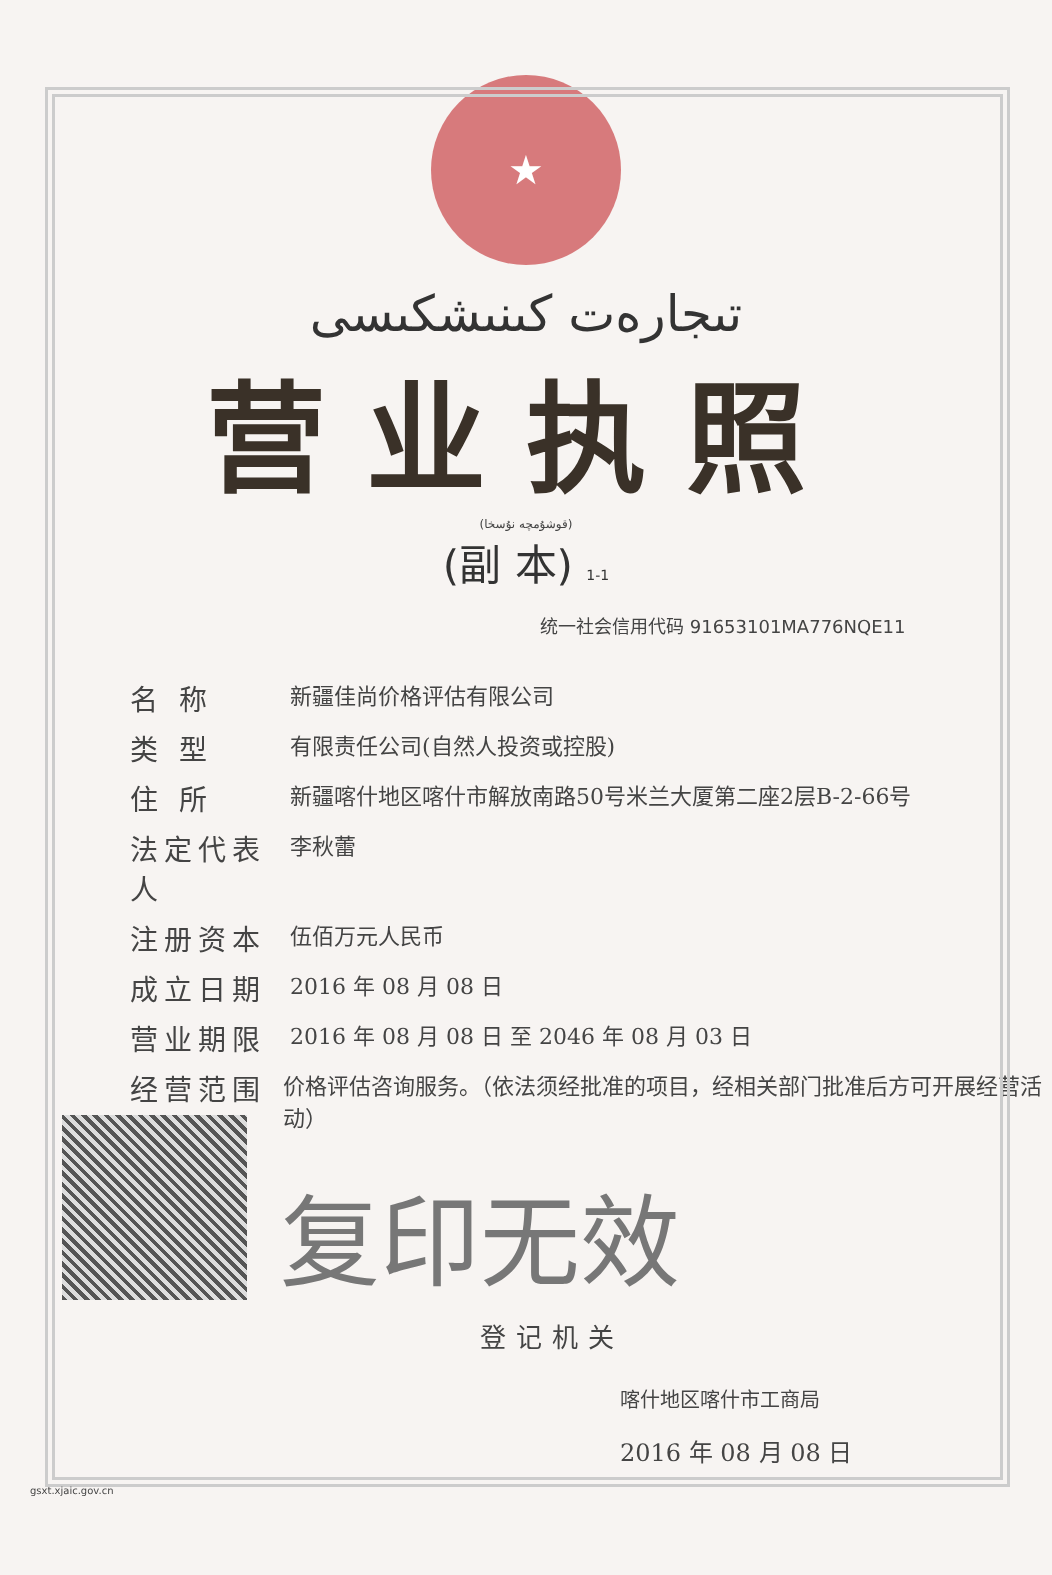★
تىجارەت كىنىشكىسى
营业执照
(قوشۇمچە نۇسخا)
(副 本) 1-1
统一社会信用代码 91653101MA776NQE11
名 称
新疆佳尚价格评估有限公司
类 型
有限责任公司(自然人投资或控股)
住 所
新疆喀什地区喀什市解放南路50号米兰大厦第二座2层B-2-66号
法定代表人
李秋蕾
注册资本
伍佰万元人民币
成立日期
2016 年 08 月 08 日
营业期限
2016 年 08 月 08 日 至 2046 年 08 月 03 日
经营范围
价格评估咨询服务。（依法须经批准的项目，经相关部门批准后方可开展经营活动）
复印无效
登记机关
喀什地区喀什市工商局
2016 年 08 月 08 日
gsxt.xjaic.gov.cn